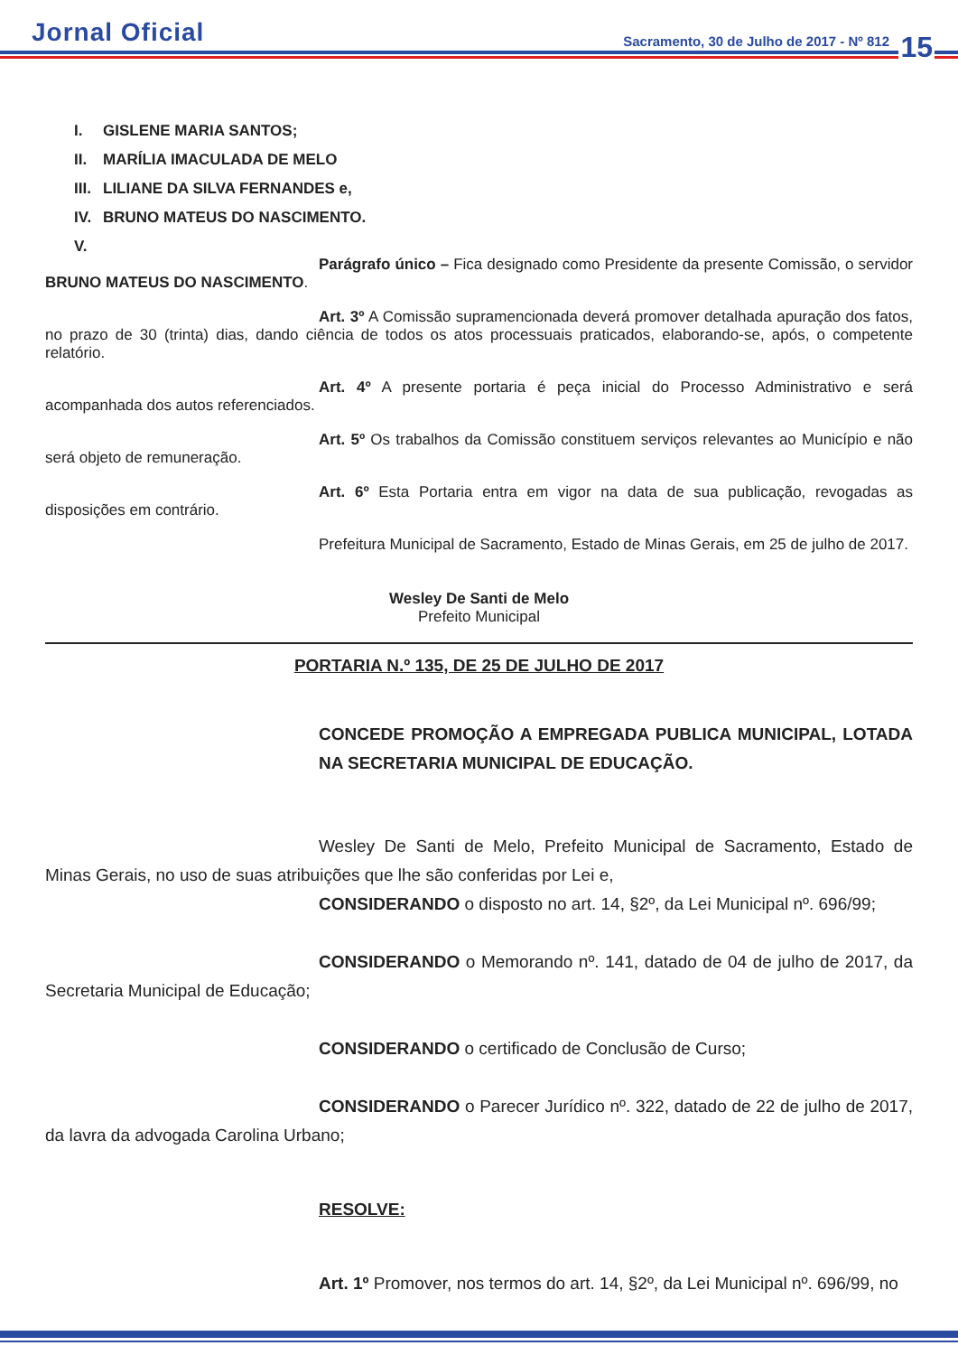Jornal Oficial
Sacramento, 30 de Julho de 2017 - Nº 812
15
I. GISLENE MARIA SANTOS;
II. MARÍLIA IMACULADA DE MELO
III. LILIANE DA SILVA FERNANDES e,
IV. BRUNO MATEUS DO NASCIMENTO.
V.
Parágrafo único – Fica designado como Presidente da presente Comissão, o servidor BRUNO MATEUS DO NASCIMENTO.
Art. 3º A Comissão supramencionada deverá promover detalhada apuração dos fatos, no prazo de 30 (trinta) dias, dando ciência de todos os atos processuais praticados, elaborando-se, após, o competente relatório.
Art. 4º A presente portaria é peça inicial do Processo Administrativo e será acompanhada dos autos referenciados.
Art. 5º Os trabalhos da Comissão constituem serviços relevantes ao Município e não será objeto de remuneração.
Art. 6º Esta Portaria entra em vigor na data de sua publicação, revogadas as disposições em contrário.
Prefeitura Municipal de Sacramento, Estado de Minas Gerais, em 25 de julho de 2017.
Wesley De Santi de Melo
Prefeito Municipal
PORTARIA N.º 135, DE 25 DE JULHO DE 2017
CONCEDE PROMOÇÃO A EMPREGADA PUBLICA MUNICIPAL, LOTADA NA SECRETARIA MUNICIPAL DE EDUCAÇÃO.
Wesley De Santi de Melo, Prefeito Municipal de Sacramento, Estado de Minas Gerais, no uso de suas atribuições que lhe são conferidas por Lei e,
CONSIDERANDO o disposto no art. 14, §2º, da Lei Municipal nº. 696/99;
CONSIDERANDO o Memorando nº. 141, datado de 04 de julho de 2017, da Secretaria Municipal de Educação;
CONSIDERANDO o certificado de Conclusão de Curso;
CONSIDERANDO o Parecer Jurídico nº. 322, datado de 22 de julho de 2017, da lavra da advogada Carolina Urbano;
RESOLVE:
Art. 1º Promover, nos termos do art. 14, §2º, da Lei Municipal nº. 696/99, no